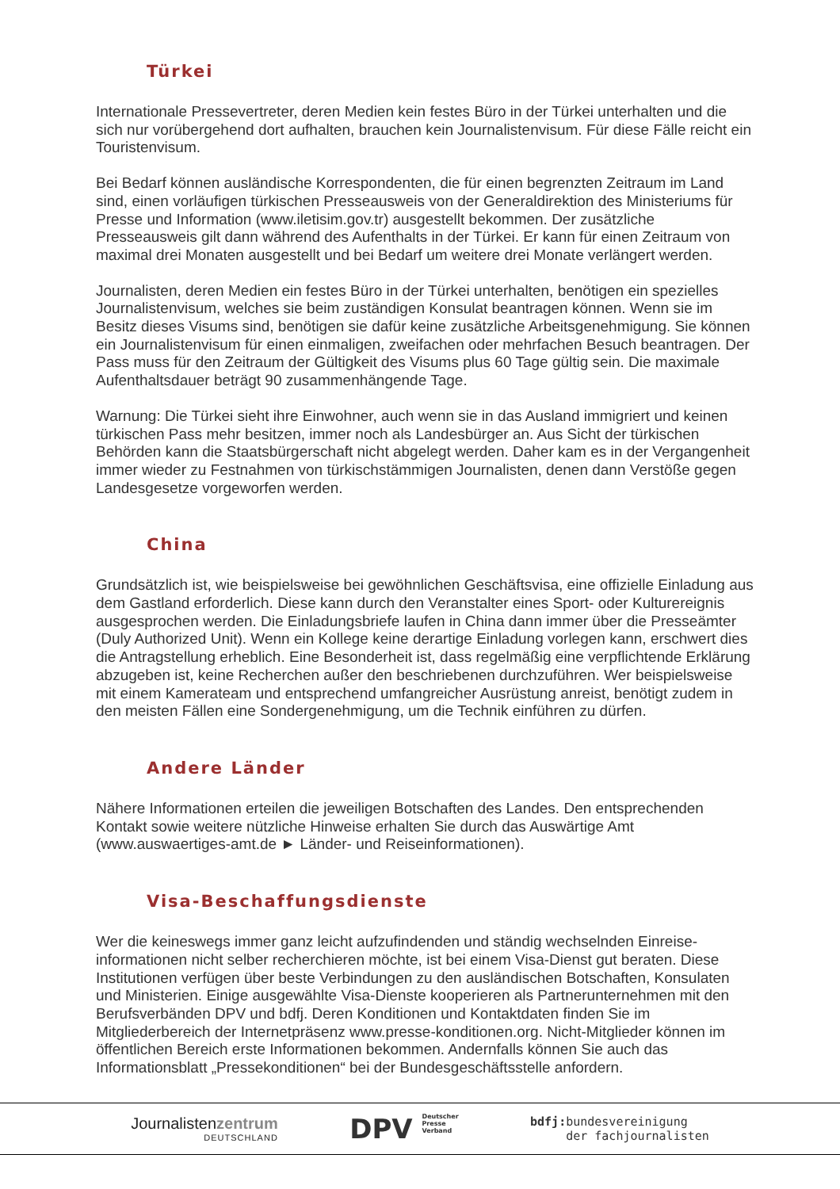Türkei
Internationale Pressevertreter, deren Medien kein festes Büro in der Türkei unterhalten und die sich nur vorübergehend dort aufhalten, brauchen kein Journalistenvisum. Für diese Fälle reicht ein Touristenvisum.
Bei Bedarf können ausländische Korrespondenten, die für einen begrenzten Zeitraum im Land sind, einen vorläufigen türkischen Presseausweis von der Generaldirektion des Ministeriums für Presse und Information (www.iletisim.gov.tr) ausgestellt bekommen. Der zusätzliche Presseausweis gilt dann während des Aufenthalts in der Türkei. Er kann für einen Zeitraum von maximal drei Monaten ausgestellt und bei Bedarf um weitere drei Monate verlängert werden.
Journalisten, deren Medien ein festes Büro in der Türkei unterhalten, benötigen ein spezielles Journalistenvisum, welches sie beim zuständigen Konsulat beantragen können. Wenn sie im Besitz dieses Visums sind, benötigen sie dafür keine zusätzliche Arbeitsgenehmigung. Sie können ein Journalistenvisum für einen einmaligen, zweifachen oder mehrfachen Besuch beantragen. Der Pass muss für den Zeitraum der Gültigkeit des Visums plus 60 Tage gültig sein. Die maximale Aufenthaltsdauer beträgt 90 zusammenhängende Tage.
Warnung: Die Türkei sieht ihre Einwohner, auch wenn sie in das Ausland immigriert und keinen türkischen Pass mehr besitzen, immer noch als Landesbürger an. Aus Sicht der türkischen Behörden kann die Staatsbürgerschaft nicht abgelegt werden. Daher kam es in der Vergangenheit immer wieder zu Festnahmen von türkischstämmigen Journalisten, denen dann Verstöße gegen Landesgesetze vorgeworfen werden.
China
Grundsätzlich ist, wie beispielsweise bei gewöhnlichen Geschäftsvisa, eine offizielle Einladung aus dem Gastland erforderlich. Diese kann durch den Veranstalter eines Sport- oder Kulturereignis ausgesprochen werden. Die Einladungsbriefe laufen in China dann immer über die Presseämter (Duly Authorized Unit). Wenn ein Kollege keine derartige Einladung vorlegen kann, erschwert dies die Antragstellung erheblich. Eine Besonderheit ist, dass regelmäßig eine verpflichtende Erklärung abzugeben ist, keine Recherchen außer den beschriebenen durchzuführen. Wer beispielsweise mit einem Kamerateam und entsprechend umfangreicher Ausrüstung anreist, benötigt zudem in den meisten Fällen eine Sondergenehmigung, um die Technik einführen zu dürfen.
Andere Länder
Nähere Informationen erteilen die jeweiligen Botschaften des Landes. Den entsprechenden Kontakt sowie weitere nützliche Hinweise erhalten Sie durch das Auswärtige Amt (www.auswaertiges-amt.de ► Länder- und Reiseinformationen).
Visa-Beschaffungsdienste
Wer die keineswegs immer ganz leicht aufzufindenden und ständig wechselnden Einreise-informationen nicht selber recherchieren möchte, ist bei einem Visa-Dienst gut beraten. Diese Institutionen verfügen über beste Verbindungen zu den ausländischen Botschaften, Konsulaten und Ministerien. Einige ausgewählte Visa-Dienste kooperieren als Partnerunternehmen mit den Berufsverbänden DPV und bdfj. Deren Konditionen und Kontaktdaten finden Sie im Mitgliederbereich der Internetpräsenz www.presse-konditionen.org. Nicht-Mitglieder können im öffentlichen Bereich erste Informationen bekommen. Andernfalls können Sie auch das Informationsblatt „Pressekonditionen“ bei der Bundesgeschäftsstelle anfordern.
Journalistenzentrum
DEUTSCHLAND
DPV Deutscher
Presse
Verband
bdfj: bundesvereinigung
der fachjournalisten